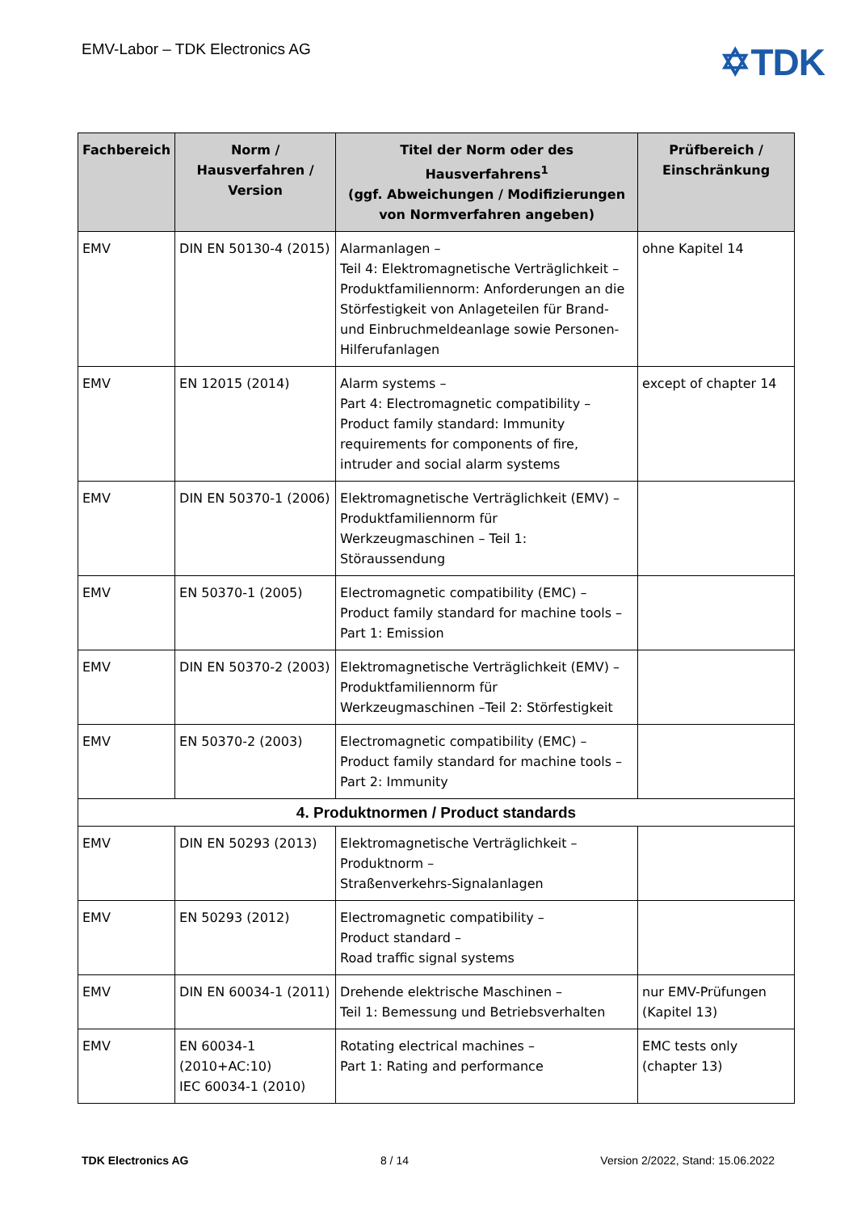EMV-Labor – TDK Electronics AG
✡TDK
| Fachbereich | Norm / Hausverfahren / Version | Titel der Norm oder des Hausverfahrens<sup>1</sup> (ggf. Abweichungen / Modifizierungen von Normverfahren angeben) | Prüfbereich / Einschränkung |
| --- | --- | --- | --- |
| EMV | DIN EN 50130-4 (2015) | Alarmanlagen – Teil 4: Elektromagnetische Verträglichkeit – Produktfamiliennorm: Anforderungen an die Störfestigkeit von Anlageteilen für Brand- und Einbruchmeldeanlage sowie Personen-Hilferufanlagen | ohne Kapitel 14 |
| EMV | EN 12015 (2014) | Alarm systems – Part 4: Electromagnetic compatibility – Product family standard: Immunity requirements for components of fire, intruder and social alarm systems | except of chapter 14 |
| EMV | DIN EN 50370-1 (2006) | Elektromagnetische Verträglichkeit (EMV) – Produktfamiliennorm für Werkzeugmaschinen – Teil 1: Störaussendung | |
| EMV | EN 50370-1 (2005) | Electromagnetic compatibility (EMC) – Product family standard for machine tools – Part 1: Emission | |
| EMV | DIN EN 50370-2 (2003) | Elektromagnetische Verträglichkeit (EMV) – Produktfamiliennorm für Werkzeugmaschinen –Teil 2: Störfestigkeit | |
| EMV | EN 50370-2 (2003) | Electromagnetic compatibility (EMC) – Product family standard for machine tools – Part 2: Immunity | |
| 4. Produktnormen / Product standards | | | |
| EMV | DIN EN 50293 (2013) | Elektromagnetische Verträglichkeit – Produktnorm – Straßenverkehrs-Signalanlagen | |
| EMV | EN 50293 (2012) | Electromagnetic compatibility – Product standard – Road traffic signal systems | |
| EMV | DIN EN 60034-1 (2011) | Drehende elektrische Maschinen – Teil 1: Bemessung und Betriebsverhalten | nur EMV-Prüfungen (Kapitel 13) |
| EMV | EN 60034-1 (2010+AC:10) IEC 60034-1 (2010) | Rotating electrical machines – Part 1: Rating and performance | EMC tests only (chapter 13) |
TDK Electronics AG 8 / 14 Version 2/2022, Stand: 15.06.2022